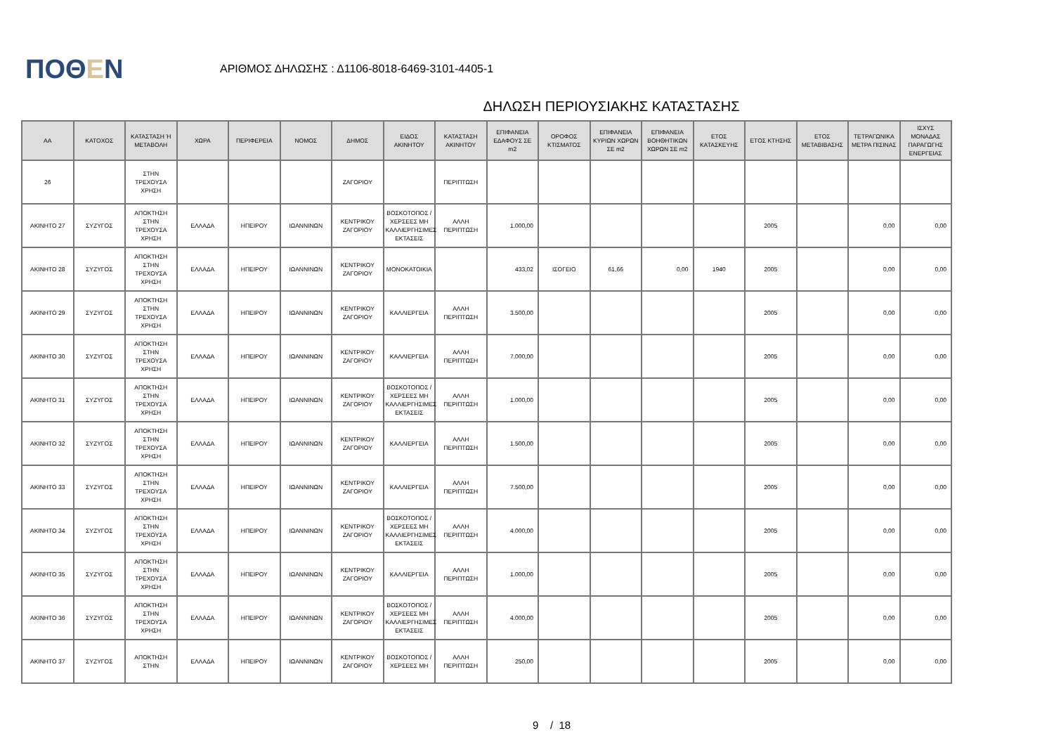ΠΟΘΕΝ
ΑΡΙΘΜΟΣ ΔΗΛΩΣΗΣ : Δ1106-8018-6469-3101-4405-1
ΔΗΛΩΣΗ ΠΕΡΙΟΥΣΙΑΚΗΣ ΚΑΤΑΣΤΑΣΗΣ
| ΑΑ | ΚΑΤΟΧΟΣ | ΚΑΤΑΣΤΑΣΗ Ή ΜΕΤΑΒΟΛΗ | ΧΩΡΑ | ΠΕΡΙΦΕΡΕΙΑ | ΝΟΜΟΣ | ΔΗΜΟΣ | ΕΙΔΟΣ ΑΚΙΝΗΤΟΥ | ΚΑΤΑΣΤΑΣΗ ΑΚΙΝΗΤΟΥ | ΕΠΙΦΑΝΕΙΑ ΕΔΑΦΟΥΣ ΣΕ m2 | ΟΡΟΦΟΣ ΚΤΙΣΜΑΤΟΣ | ΕΠΙΦΑΝΕΙΑ ΚΥΡΙΩΝ ΧΩΡΩΝ ΣΕ m2 | ΕΠΙΦΑΝΕΙΑ ΒΟΗΘΗΤΙΚΩΝ ΧΩΡΩΝ ΣΕ m2 | ΕΤΟΣ ΚΑΤΑΣΚΕΥΗΣ | ΕΤΟΣ ΚΤΗΣΗΣ | ΕΤΟΣ ΜΕΤΑΒΙΒΑΣΗΣ | ΤΕΤΡΑΓΩΝΙΚΑ ΜΕΤΡΑ ΠΙΣΙΝΑΣ | ΙΣΧΥΣ ΜΟΝΑΔΑΣ ΠΑΡΑΓΩΓΗΣ ΕΝΕΡΓΕΙΑΣ |
| --- | --- | --- | --- | --- | --- | --- | --- | --- | --- | --- | --- | --- | --- | --- | --- | --- | --- |
| 26 | | ΣΤΗΝ ΤΡΕΧΟΥΣΑ ΧΡΗΣΗ | | | | ΖΑΓΟΡΙΟΥ | | ΠΕΡΙΠΤΩΣΗ | | | | | | | | | |
| ΑΚΙΝΗΤΟ 27 | ΣΥΖΥΓΟΣ | ΑΠΟΚΤΗΣΗ ΣΤΗΝ ΤΡΕΧΟΥΣΑ ΧΡΗΣΗ | ΕΛΛΑΔΑ | ΗΠΕΙΡΟΥ | ΙΩΑΝΝΙΝΩΝ | ΚΕΝΤΡΙΚΟΥ ΖΑΓΟΡΙΟΥ | ΒΟΣΚΟΤΟΠΟΣ / ΧΕΡΣΕΕΣ ΜΗ ΚΑΛΛΙΕΡΓΗΣΙΜΕΣ ΕΚΤΑΣΕΙΣ | ΑΛΛΗ ΠΕΡΙΠΤΩΣΗ | 1.000,00 | | | | | 2005 | | 0,00 | 0,00 |
| ΑΚΙΝΗΤΟ 28 | ΣΥΖΥΓΟΣ | ΑΠΟΚΤΗΣΗ ΣΤΗΝ ΤΡΕΧΟΥΣΑ ΧΡΗΣΗ | ΕΛΛΑΔΑ | ΗΠΕΙΡΟΥ | ΙΩΑΝΝΙΝΩΝ | ΚΕΝΤΡΙΚΟΥ ΖΑΓΟΡΙΟΥ | ΜΟΝΟΚΑΤΟΙΚΙΑ | | 433,02 | ΙΣΟΓΕΙΟ | 61,66 | 0,00 | 1940 | 2005 | | 0,00 | 0,00 |
| ΑΚΙΝΗΤΟ 29 | ΣΥΖΥΓΟΣ | ΑΠΟΚΤΗΣΗ ΣΤΗΝ ΤΡΕΧΟΥΣΑ ΧΡΗΣΗ | ΕΛΛΑΔΑ | ΗΠΕΙΡΟΥ | ΙΩΑΝΝΙΝΩΝ | ΚΕΝΤΡΙΚΟΥ ΖΑΓΟΡΙΟΥ | ΚΑΛΛΙΕΡΓΕΙΑ | ΑΛΛΗ ΠΕΡΙΠΤΩΣΗ | 3.500,00 | | | | | 2005 | | 0,00 | 0,00 |
| ΑΚΙΝΗΤΟ 30 | ΣΥΖΥΓΟΣ | ΑΠΟΚΤΗΣΗ ΣΤΗΝ ΤΡΕΧΟΥΣΑ ΧΡΗΣΗ | ΕΛΛΑΔΑ | ΗΠΕΙΡΟΥ | ΙΩΑΝΝΙΝΩΝ | ΚΕΝΤΡΙΚΟΥ ΖΑΓΟΡΙΟΥ | ΚΑΛΛΙΕΡΓΕΙΑ | ΑΛΛΗ ΠΕΡΙΠΤΩΣΗ | 7.000,00 | | | | | 2005 | | 0,00 | 0,00 |
| ΑΚΙΝΗΤΟ 31 | ΣΥΖΥΓΟΣ | ΑΠΟΚΤΗΣΗ ΣΤΗΝ ΤΡΕΧΟΥΣΑ ΧΡΗΣΗ | ΕΛΛΑΔΑ | ΗΠΕΙΡΟΥ | ΙΩΑΝΝΙΝΩΝ | ΚΕΝΤΡΙΚΟΥ ΖΑΓΟΡΙΟΥ | ΒΟΣΚΟΤΟΠΟΣ / ΧΕΡΣΕΕΣ ΜΗ ΚΑΛΛΙΕΡΓΗΣΙΜΕΣ ΕΚΤΑΣΕΙΣ | ΑΛΛΗ ΠΕΡΙΠΤΩΣΗ | 1.000,00 | | | | | 2005 | | 0,00 | 0,00 |
| ΑΚΙΝΗΤΟ 32 | ΣΥΖΥΓΟΣ | ΑΠΟΚΤΗΣΗ ΣΤΗΝ ΤΡΕΧΟΥΣΑ ΧΡΗΣΗ | ΕΛΛΑΔΑ | ΗΠΕΙΡΟΥ | ΙΩΑΝΝΙΝΩΝ | ΚΕΝΤΡΙΚΟΥ ΖΑΓΟΡΙΟΥ | ΚΑΛΛΙΕΡΓΕΙΑ | ΑΛΛΗ ΠΕΡΙΠΤΩΣΗ | 1.500,00 | | | | | 2005 | | 0,00 | 0,00 |
| ΑΚΙΝΗΤΟ 33 | ΣΥΖΥΓΟΣ | ΑΠΟΚΤΗΣΗ ΣΤΗΝ ΤΡΕΧΟΥΣΑ ΧΡΗΣΗ | ΕΛΛΑΔΑ | ΗΠΕΙΡΟΥ | ΙΩΑΝΝΙΝΩΝ | ΚΕΝΤΡΙΚΟΥ ΖΑΓΟΡΙΟΥ | ΚΑΛΛΙΕΡΓΕΙΑ | ΑΛΛΗ ΠΕΡΙΠΤΩΣΗ | 7.500,00 | | | | | 2005 | | 0,00 | 0,00 |
| ΑΚΙΝΗΤΟ 34 | ΣΥΖΥΓΟΣ | ΑΠΟΚΤΗΣΗ ΣΤΗΝ ΤΡΕΧΟΥΣΑ ΧΡΗΣΗ | ΕΛΛΑΔΑ | ΗΠΕΙΡΟΥ | ΙΩΑΝΝΙΝΩΝ | ΚΕΝΤΡΙΚΟΥ ΖΑΓΟΡΙΟΥ | ΒΟΣΚΟΤΟΠΟΣ / ΧΕΡΣΕΕΣ ΜΗ ΚΑΛΛΙΕΡΓΗΣΙΜΕΣ ΕΚΤΑΣΕΙΣ | ΑΛΛΗ ΠΕΡΙΠΤΩΣΗ | 4.000,00 | | | | | 2005 | | 0,00 | 0,00 |
| ΑΚΙΝΗΤΟ 35 | ΣΥΖΥΓΟΣ | ΑΠΟΚΤΗΣΗ ΣΤΗΝ ΤΡΕΧΟΥΣΑ ΧΡΗΣΗ | ΕΛΛΑΔΑ | ΗΠΕΙΡΟΥ | ΙΩΑΝΝΙΝΩΝ | ΚΕΝΤΡΙΚΟΥ ΖΑΓΟΡΙΟΥ | ΚΑΛΛΙΕΡΓΕΙΑ | ΑΛΛΗ ΠΕΡΙΠΤΩΣΗ | 1.000,00 | | | | | 2005 | | 0,00 | 0,00 |
| ΑΚΙΝΗΤΟ 36 | ΣΥΖΥΓΟΣ | ΑΠΟΚΤΗΣΗ ΣΤΗΝ ΤΡΕΧΟΥΣΑ ΧΡΗΣΗ | ΕΛΛΑΔΑ | ΗΠΕΙΡΟΥ | ΙΩΑΝΝΙΝΩΝ | ΚΕΝΤΡΙΚΟΥ ΖΑΓΟΡΙΟΥ | ΒΟΣΚΟΤΟΠΟΣ / ΧΕΡΣΕΕΣ ΜΗ ΚΑΛΛΙΕΡΓΗΣΙΜΕΣ ΕΚΤΑΣΕΙΣ | ΑΛΛΗ ΠΕΡΙΠΤΩΣΗ | 4.000,00 | | | | | 2005 | | 0,00 | 0,00 |
| ΑΚΙΝΗΤΟ 37 | ΣΥΖΥΓΟΣ | ΑΠΟΚΤΗΣΗ ΣΤΗΝ | ΕΛΛΑΔΑ | ΗΠΕΙΡΟΥ | ΙΩΑΝΝΙΝΩΝ | ΚΕΝΤΡΙΚΟΥ ΖΑΓΟΡΙΟΥ | ΒΟΣΚΟΤΟΠΟΣ / ΧΕΡΣΕΕΣ ΜΗ | ΑΛΛΗ ΠΕΡΙΠΤΩΣΗ | 250,00 | | | | | 2005 | | 0,00 | 0,00 |
9 / 18